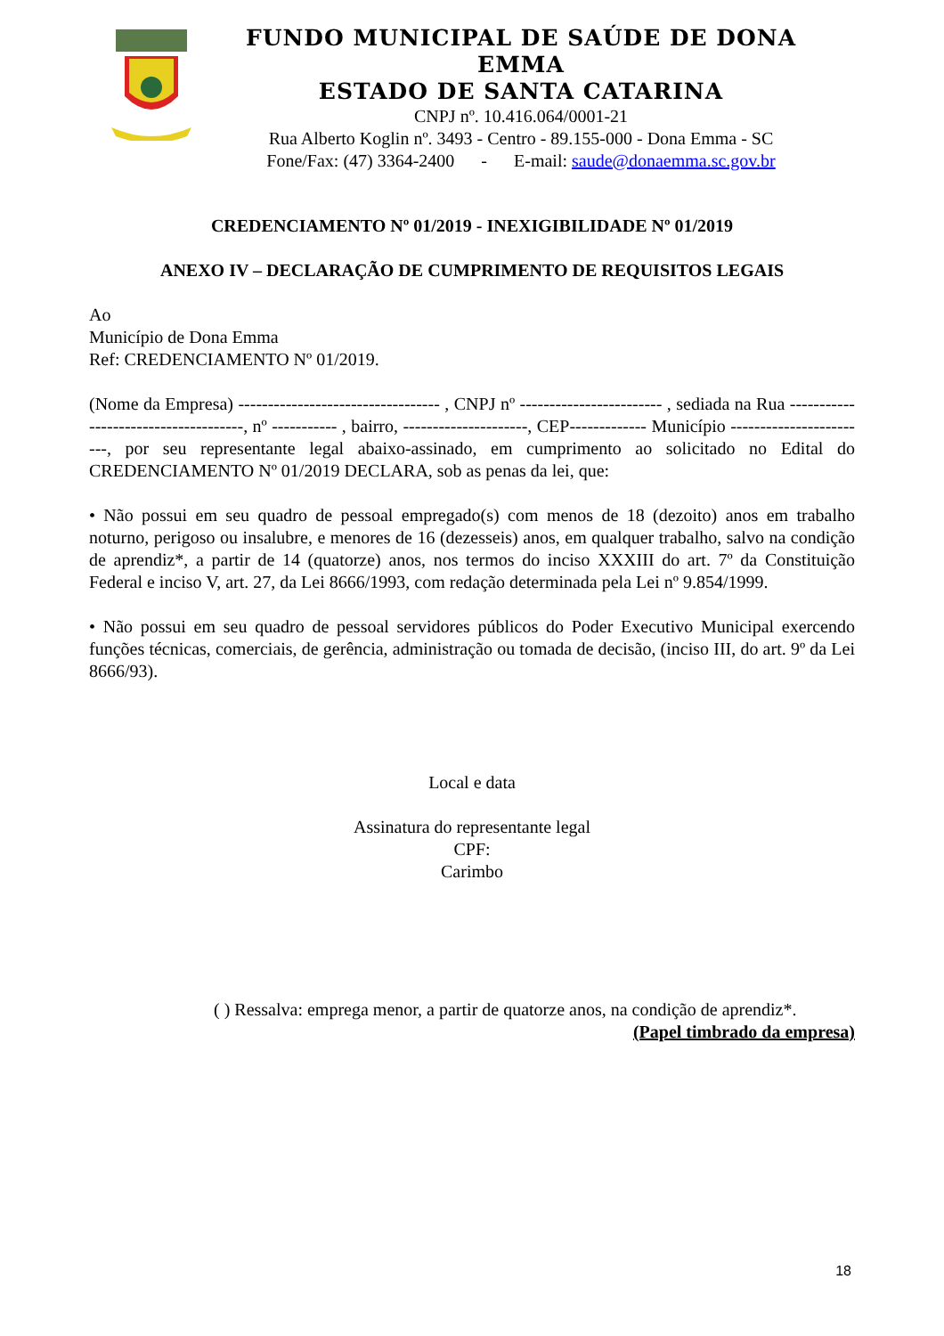FUNDO MUNICIPAL DE SAÚDE DE DONA EMMA
ESTADO DE SANTA CATARINA
CNPJ nº. 10.416.064/0001-21
Rua Alberto Koglin nº. 3493 - Centro - 89.155-000 - Dona Emma - SC
Fone/Fax: (47) 3364-2400 - E-mail: saude@donaemma.sc.gov.br
CREDENCIAMENTO Nº 01/2019 - INEXIGIBILIDADE Nº 01/2019
ANEXO IV – DECLARAÇÃO DE CUMPRIMENTO DE REQUISITOS LEGAIS
Ao
Município de Dona Emma
Ref: CREDENCIAMENTO Nº 01/2019.
(Nome da Empresa) ---------------------------------- , CNPJ nº ------------------------ , sediada na Rua -------------------------------------, nº ----------- , bairro, ---------------------, CEP------------- Município ------------------------, por seu representante legal abaixo-assinado, em cumprimento ao solicitado no Edital do CREDENCIAMENTO Nº 01/2019 DECLARA, sob as penas da lei, que:
• Não possui em seu quadro de pessoal empregado(s) com menos de 18 (dezoito) anos em trabalho noturno, perigoso ou insalubre, e menores de 16 (dezesseis) anos, em qualquer trabalho, salvo na condição de aprendiz*, a partir de 14 (quatorze) anos, nos termos do inciso XXXIII do art. 7º da Constituição Federal e inciso V, art. 27, da Lei 8666/1993, com redação determinada pela Lei nº 9.854/1999.
• Não possui em seu quadro de pessoal servidores públicos do Poder Executivo Municipal exercendo funções técnicas, comerciais, de gerência, administração ou tomada de decisão, (inciso III, do art. 9º da Lei 8666/93).
Local e data
Assinatura do representante legal
CPF:
Carimbo
( ) Ressalva: emprega menor, a partir de quatorze anos, na condição de aprendiz*.
(Papel timbrado da empresa)
18